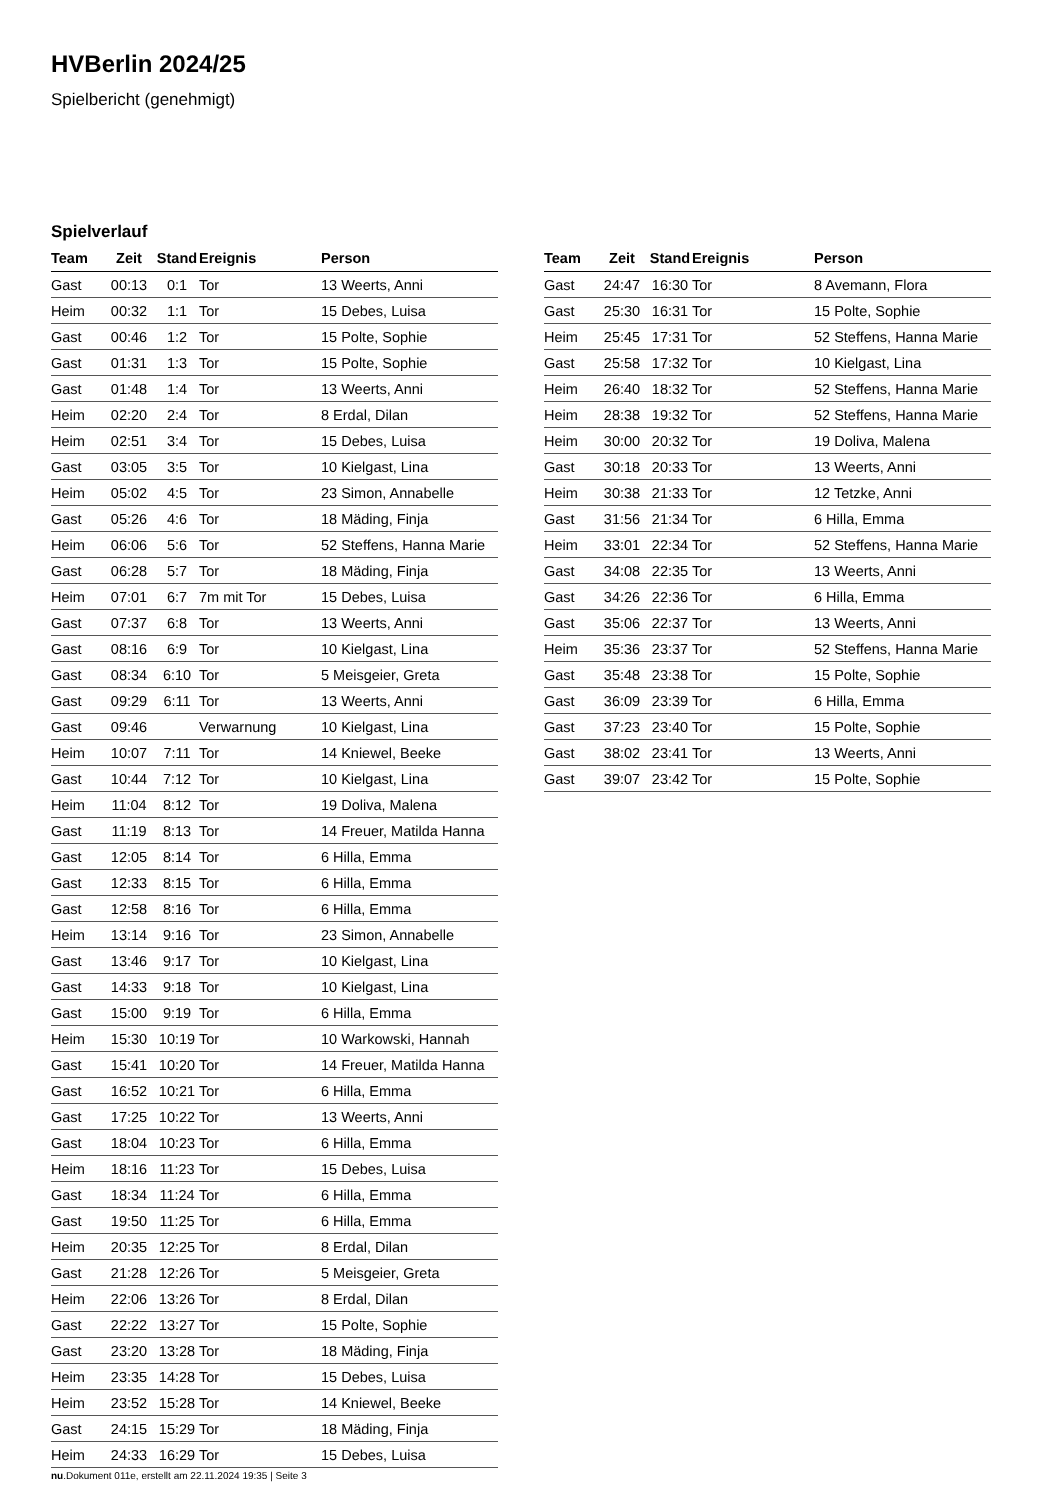HVBerlin 2024/25
Spielbericht (genehmigt)
Spielverlauf
| Team | Zeit | Stand | Ereignis | Person |
| --- | --- | --- | --- | --- |
| Gast | 00:13 | 0:1 | Tor | 13 Weerts, Anni |
| Heim | 00:32 | 1:1 | Tor | 15 Debes, Luisa |
| Gast | 00:46 | 1:2 | Tor | 15 Polte, Sophie |
| Gast | 01:31 | 1:3 | Tor | 15 Polte, Sophie |
| Gast | 01:48 | 1:4 | Tor | 13 Weerts, Anni |
| Heim | 02:20 | 2:4 | Tor | 8 Erdal, Dilan |
| Heim | 02:51 | 3:4 | Tor | 15 Debes, Luisa |
| Gast | 03:05 | 3:5 | Tor | 10 Kielgast, Lina |
| Heim | 05:02 | 4:5 | Tor | 23 Simon, Annabelle |
| Gast | 05:26 | 4:6 | Tor | 18 Mäding, Finja |
| Heim | 06:06 | 5:6 | Tor | 52 Steffens, Hanna Marie |
| Gast | 06:28 | 5:7 | Tor | 18 Mäding, Finja |
| Heim | 07:01 | 6:7 | 7m mit Tor | 15 Debes, Luisa |
| Gast | 07:37 | 6:8 | Tor | 13 Weerts, Anni |
| Gast | 08:16 | 6:9 | Tor | 10 Kielgast, Lina |
| Gast | 08:34 | 6:10 | Tor | 5 Meisgeier, Greta |
| Gast | 09:29 | 6:11 | Tor | 13 Weerts, Anni |
| Gast | 09:46 | | Verwarnung | 10 Kielgast, Lina |
| Heim | 10:07 | 7:11 | Tor | 14 Kniewel, Beeke |
| Gast | 10:44 | 7:12 | Tor | 10 Kielgast, Lina |
| Heim | 11:04 | 8:12 | Tor | 19 Doliva, Malena |
| Gast | 11:19 | 8:13 | Tor | 14 Freuer, Matilda Hanna |
| Gast | 12:05 | 8:14 | Tor | 6 Hilla, Emma |
| Gast | 12:33 | 8:15 | Tor | 6 Hilla, Emma |
| Gast | 12:58 | 8:16 | Tor | 6 Hilla, Emma |
| Heim | 13:14 | 9:16 | Tor | 23 Simon, Annabelle |
| Gast | 13:46 | 9:17 | Tor | 10 Kielgast, Lina |
| Gast | 14:33 | 9:18 | Tor | 10 Kielgast, Lina |
| Gast | 15:00 | 9:19 | Tor | 6 Hilla, Emma |
| Heim | 15:30 | 10:19 | Tor | 10 Warkowski, Hannah |
| Gast | 15:41 | 10:20 | Tor | 14 Freuer, Matilda Hanna |
| Gast | 16:52 | 10:21 | Tor | 6 Hilla, Emma |
| Gast | 17:25 | 10:22 | Tor | 13 Weerts, Anni |
| Gast | 18:04 | 10:23 | Tor | 6 Hilla, Emma |
| Heim | 18:16 | 11:23 | Tor | 15 Debes, Luisa |
| Gast | 18:34 | 11:24 | Tor | 6 Hilla, Emma |
| Gast | 19:50 | 11:25 | Tor | 6 Hilla, Emma |
| Heim | 20:35 | 12:25 | Tor | 8 Erdal, Dilan |
| Gast | 21:28 | 12:26 | Tor | 5 Meisgeier, Greta |
| Heim | 22:06 | 13:26 | Tor | 8 Erdal, Dilan |
| Gast | 22:22 | 13:27 | Tor | 15 Polte, Sophie |
| Gast | 23:20 | 13:28 | Tor | 18 Mäding, Finja |
| Heim | 23:35 | 14:28 | Tor | 15 Debes, Luisa |
| Heim | 23:52 | 15:28 | Tor | 14 Kniewel, Beeke |
| Gast | 24:15 | 15:29 | Tor | 18 Mäding, Finja |
| Heim | 24:33 | 16:29 | Tor | 15 Debes, Luisa |
| Team | Zeit | Stand | Ereignis | Person |
| --- | --- | --- | --- | --- |
| Gast | 24:47 | 16:30 | Tor | 8 Avemann, Flora |
| Gast | 25:30 | 16:31 | Tor | 15 Polte, Sophie |
| Heim | 25:45 | 17:31 | Tor | 52 Steffens, Hanna Marie |
| Gast | 25:58 | 17:32 | Tor | 10 Kielgast, Lina |
| Heim | 26:40 | 18:32 | Tor | 52 Steffens, Hanna Marie |
| Heim | 28:38 | 19:32 | Tor | 52 Steffens, Hanna Marie |
| Heim | 30:00 | 20:32 | Tor | 19 Doliva, Malena |
| Gast | 30:18 | 20:33 | Tor | 13 Weerts, Anni |
| Heim | 30:38 | 21:33 | Tor | 12 Tetzke, Anni |
| Gast | 31:56 | 21:34 | Tor | 6 Hilla, Emma |
| Heim | 33:01 | 22:34 | Tor | 52 Steffens, Hanna Marie |
| Gast | 34:08 | 22:35 | Tor | 13 Weerts, Anni |
| Gast | 34:26 | 22:36 | Tor | 6 Hilla, Emma |
| Gast | 35:06 | 22:37 | Tor | 13 Weerts, Anni |
| Heim | 35:36 | 23:37 | Tor | 52 Steffens, Hanna Marie |
| Gast | 35:48 | 23:38 | Tor | 15 Polte, Sophie |
| Gast | 36:09 | 23:39 | Tor | 6 Hilla, Emma |
| Gast | 37:23 | 23:40 | Tor | 15 Polte, Sophie |
| Gast | 38:02 | 23:41 | Tor | 13 Weerts, Anni |
| Gast | 39:07 | 23:42 | Tor | 15 Polte, Sophie |
nu.Dokument 011e, erstellt am 22.11.2024 19:35 | Seite 3